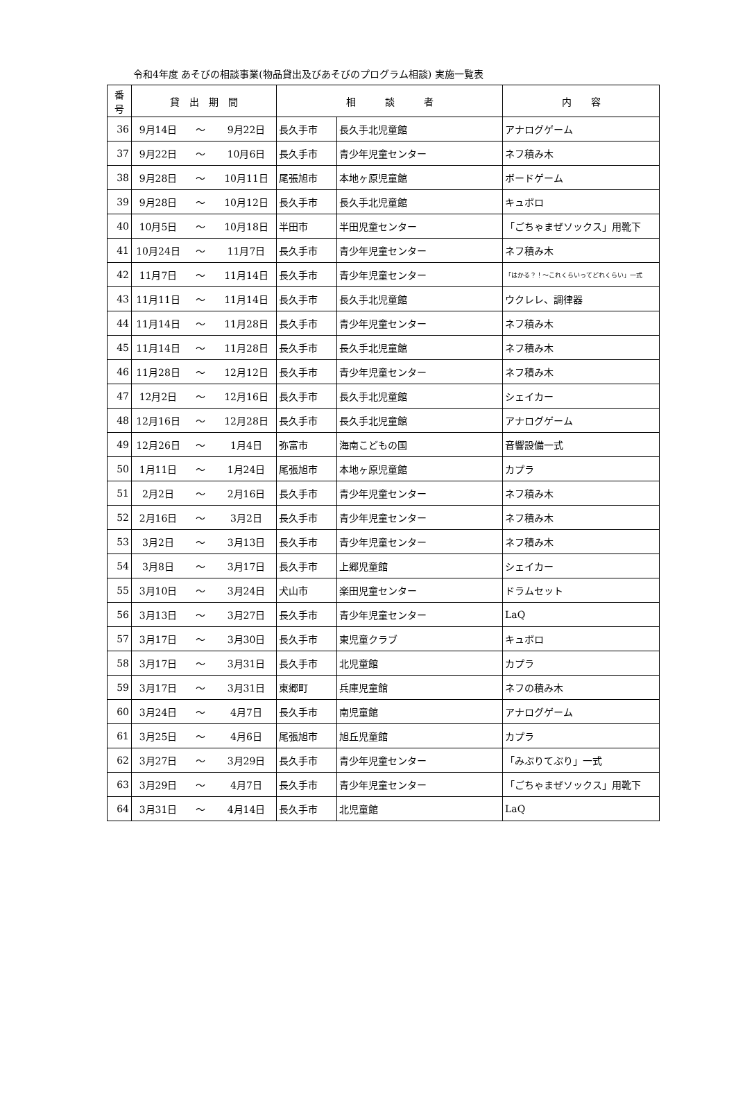令和4年度 あそびの相談事業(物品貸出及びあそびのプログラム相談) 実施一覧表
| 番 号 | 貸 出 期 間 | | | 相 談 者 | | 内 容 |
| --- | --- | --- | --- | --- | --- | --- |
| 36 | 9月14日 | ～ | 9月22日 | 長久手市 | 長久手北児童館 | アナログゲーム |
| 37 | 9月22日 | ～ | 10月6日 | 長久手市 | 青少年児童センター | ネフ積み木 |
| 38 | 9月28日 | ～ | 10月11日 | 尾張旭市 | 本地ヶ原児童館 | ボードゲーム |
| 39 | 9月28日 | ～ | 10月12日 | 長久手市 | 長久手北児童館 | キュボロ |
| 40 | 10月5日 | ～ | 10月18日 | 半田市 | 半田児童センター | 「ごちゃまぜソックス」用靴下 |
| 41 | 10月24日 | ～ | 11月7日 | 長久手市 | 青少年児童センター | ネフ積み木 |
| 42 | 11月7日 | ～ | 11月14日 | 長久手市 | 青少年児童センター | 「はかる？！～これくらいってどれくらい」一式 |
| 43 | 11月11日 | ～ | 11月14日 | 長久手市 | 長久手北児童館 | ウクレレ、調律器 |
| 44 | 11月14日 | ～ | 11月28日 | 長久手市 | 青少年児童センター | ネフ積み木 |
| 45 | 11月14日 | ～ | 11月28日 | 長久手市 | 長久手北児童館 | ネフ積み木 |
| 46 | 11月28日 | ～ | 12月12日 | 長久手市 | 青少年児童センター | ネフ積み木 |
| 47 | 12月2日 | ～ | 12月16日 | 長久手市 | 長久手北児童館 | シェイカー |
| 48 | 12月16日 | ～ | 12月28日 | 長久手市 | 長久手北児童館 | アナログゲーム |
| 49 | 12月26日 | ～ | 1月4日 | 弥富市 | 海南こどもの国 | 音響設備一式 |
| 50 | 1月11日 | ～ | 1月24日 | 尾張旭市 | 本地ヶ原児童館 | カプラ |
| 51 | 2月2日 | ～ | 2月16日 | 長久手市 | 青少年児童センター | ネフ積み木 |
| 52 | 2月16日 | ～ | 3月2日 | 長久手市 | 青少年児童センター | ネフ積み木 |
| 53 | 3月2日 | ～ | 3月13日 | 長久手市 | 青少年児童センター | ネフ積み木 |
| 54 | 3月8日 | ～ | 3月17日 | 長久手市 | 上郷児童館 | シェイカー |
| 55 | 3月10日 | ～ | 3月24日 | 犬山市 | 楽田児童センター | ドラムセット |
| 56 | 3月13日 | ～ | 3月27日 | 長久手市 | 青少年児童センター | LaQ |
| 57 | 3月17日 | ～ | 3月30日 | 長久手市 | 東児童クラブ | キュボロ |
| 58 | 3月17日 | ～ | 3月31日 | 長久手市 | 北児童館 | カプラ |
| 59 | 3月17日 | ～ | 3月31日 | 東郷町 | 兵庫児童館 | ネフの積み木 |
| 60 | 3月24日 | ～ | 4月7日 | 長久手市 | 南児童館 | アナログゲーム |
| 61 | 3月25日 | ～ | 4月6日 | 尾張旭市 | 旭丘児童館 | カプラ |
| 62 | 3月27日 | ～ | 3月29日 | 長久手市 | 青少年児童センター | 「みぶりてぶり」一式 |
| 63 | 3月29日 | ～ | 4月7日 | 長久手市 | 青少年児童センター | 「ごちゃまぜソックス」用靴下 |
| 64 | 3月31日 | ～ | 4月14日 | 長久手市 | 北児童館 | LaQ |